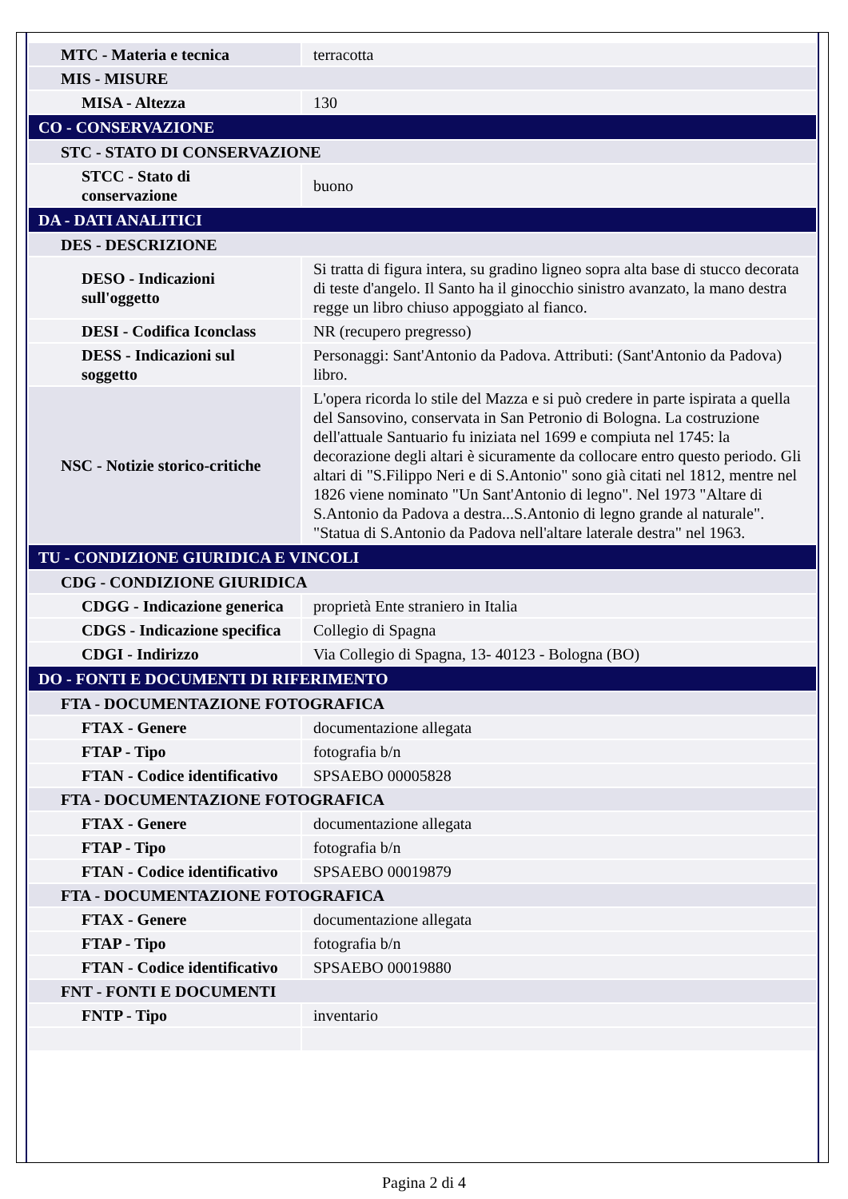| MTC - Materia e tecnica | terracotta |
| MIS - MISURE | |
| MISA - Altezza | 130 |
| CO - CONSERVAZIONE | |
| STC - STATO DI CONSERVAZIONE | |
| STCC - Stato di conservazione | buono |
| DA - DATI ANALITICI | |
| DES - DESCRIZIONE | |
| DESO - Indicazioni sull'oggetto | Si tratta di figura intera, su gradino ligneo sopra alta base di stucco decorata di teste d'angelo. Il Santo ha il ginocchio sinistro avanzato, la mano destra regge un libro chiuso appoggiato al fianco. |
| DESI - Codifica Iconclass | NR (recupero pregresso) |
| DESS - Indicazioni sul soggetto | Personaggi: Sant'Antonio da Padova. Attributi: (Sant'Antonio da Padova) libro. |
| NSC - Notizie storico-critiche | L'opera ricorda lo stile del Mazza e si può credere in parte ispirata a quella del Sansovino, conservata in San Petronio di Bologna. La costruzione dell'attuale Santuario fu iniziata nel 1699 e compiuta nel 1745: la decorazione degli altari è sicuramente da collocare entro questo periodo. Gli altari di "S.Filippo Neri e di S.Antonio" sono già citati nel 1812, mentre nel 1826 viene nominato "Un Sant'Antonio di legno". Nel 1973 "Altare di S.Antonio da Padova a destra...S.Antonio di legno grande al naturale". "Statua di S.Antonio da Padova nell'altare laterale destra" nel 1963. |
| TU - CONDIZIONE GIURIDICA E VINCOLI | |
| CDG - CONDIZIONE GIURIDICA | |
| CDGG - Indicazione generica | proprietà Ente straniero in Italia |
| CDGS - Indicazione specifica | Collegio di Spagna |
| CDGI - Indirizzo | Via Collegio di Spagna, 13- 40123 - Bologna (BO) |
| DO - FONTI E DOCUMENTI DI RIFERIMENTO | |
| FTA - DOCUMENTAZIONE FOTOGRAFICA | |
| FTAX - Genere | documentazione allegata |
| FTAP - Tipo | fotografia b/n |
| FTAN - Codice identificativo | SPSAEBO 00005828 |
| FTA - DOCUMENTAZIONE FOTOGRAFICA | |
| FTAX - Genere | documentazione allegata |
| FTAP - Tipo | fotografia b/n |
| FTAN - Codice identificativo | SPSAEBO 00019879 |
| FTA - DOCUMENTAZIONE FOTOGRAFICA | |
| FTAX - Genere | documentazione allegata |
| FTAP - Tipo | fotografia b/n |
| FTAN - Codice identificativo | SPSAEBO 00019880 |
| FNT - FONTI E DOCUMENTI | |
| FNTP - Tipo | inventario |
Pagina 2 di 4